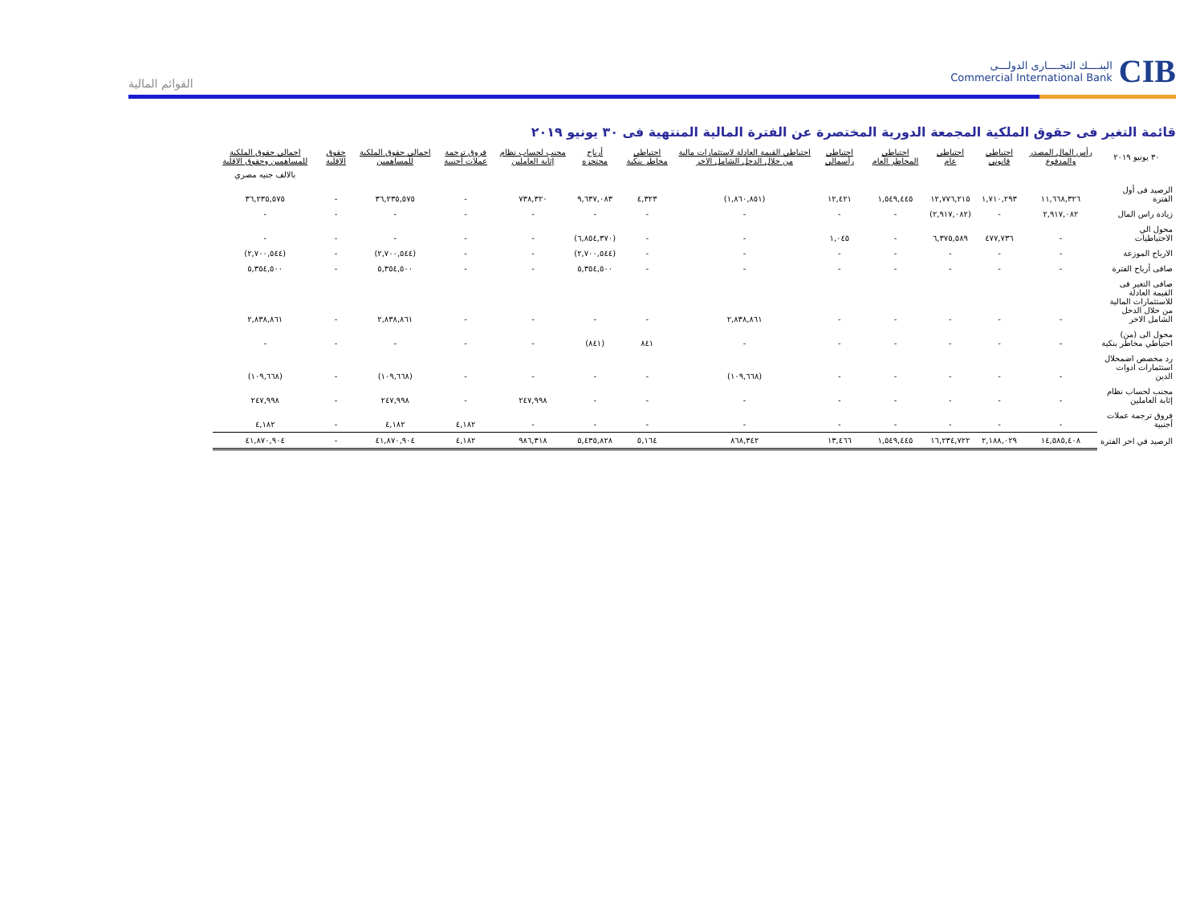CIB
البنــــك التجــــارى الدولـــى
Commercial International Bank
القوائم المالية
قائمة التغير فى حقوق الملكية المجمعة الدورية المختصرة عن الفترة المالية المنتهية فى ٣٠ يونيو ٢٠١٩
| ٣٠ يونيو ٢٠١٩ | رأس المال المصدر والمدفوع | احتياطي قانوني | احتياطي عام | احتياطي المخاطر العام | احتياطي رأسمالي | احتياطي القيمة العادلة لاستثمارات مالية من خلال الدخل الشامل الاخر | احتياطي مخاطر بنكية | أرباح محتجزة | مجنب لحساب نظام إثابة العاملين | فروق ترجمة عملات أجنبية | اجمالي حقوق الملكية للمساهمين | حقوق الاقلية | اجمالي حقوق الملكية للمساهمين وحقوق الاقلية |
| --- | --- | --- | --- | --- | --- | --- | --- | --- | --- | --- | --- | --- | --- |
| | | | | | | | | | | | | | بالالف جنيه مصري |
| الرصيد فى أول الفترة | ١١,٦٦٨,٣٢٦ | ١,٧١٠,٢٩٣ | ١٢,٧٧٦,٢١٥ | ١,٥٤٩,٤٤٥ | ١٢,٤٢١ | (١,٨٦٠,٨٥١) | ٤,٣٢٣ | ٩,٦٣٧,٠٨٣ | ٧٣٨,٣٢٠ | - | ٣٦,٢٣٥,٥٧٥ | - | ٣٦,٢٣٥,٥٧٥ |
| زيادة راس المال | ٢,٩١٧,٠٨٢ | - | (٢,٩١٧,٠٨٢) | - | - | - | - | - | - | - | - | - | - |
| محول الي الاحتياطيات | - | ٤٧٧,٧٣٦ | ٦,٣٧٥,٥٨٩ | - | ١,٠٤٥ | - | - | (٦,٨٥٤,٣٧٠) | - | - | - | - | - |
| الارباح الموزعة | - | - | - | - | - | - | - | (٢,٧٠٠,٥٤٤) | - | - | (٢,٧٠٠,٥٤٤) | - | (٢,٧٠٠,٥٤٤) |
| صافى أرباح الفترة | - | - | - | - | - | - | - | ٥,٣٥٤,٥٠٠ | - | - | ٥,٣٥٤,٥٠٠ | - | ٥,٣٥٤,٥٠٠ |
| صافى التغير فى القيمة العادلة للاستثمارات المالية من خلال الدخل الشامل الاخر | - | - | - | - | - | ٢,٨٣٨,٨٦١ | - | - | - | - | ٢,٨٣٨,٨٦١ | - | ٢,٨٣٨,٨٦١ |
| محول الى (من) احتياطي مخاطر بنكية | - | - | - | - | - | - | ٨٤١ | (٨٤١) | - | - | - | - | - |
| رد مخصص اضمحلال استثمارات ادوات الدين | - | - | - | - | - | (١٠٩,٦٦٨) | - | - | - | - | (١٠٩,٦٦٨) | - | (١٠٩,٦٦٨) |
| مجنب لحساب نظام إثابة العاملين | - | - | - | - | - | - | - | - | ٢٤٧,٩٩٨ | - | ٢٤٧,٩٩٨ | - | ٢٤٧,٩٩٨ |
| فروق ترجمة عملات أجنبية | - | - | - | - | - | - | - | - | - | ٤,١٨٢ | ٤,١٨٢ | - | ٤,١٨٢ |
| الرصيد في اخر الفترة | ١٤,٥٨٥,٤٠٨ | ٢,١٨٨,٠٢٩ | ١٦,٢٣٤,٧٢٢ | ١,٥٤٩,٤٤٥ | ١٣,٤٦٦ | ٨٦٨,٣٤٢ | ٥,١٦٤ | ٥,٤٣٥,٨٢٨ | ٩٨٦,٣١٨ | ٤,١٨٢ | ٤١,٨٧٠,٩٠٤ | - | ٤١,٨٧٠,٩٠٤ |